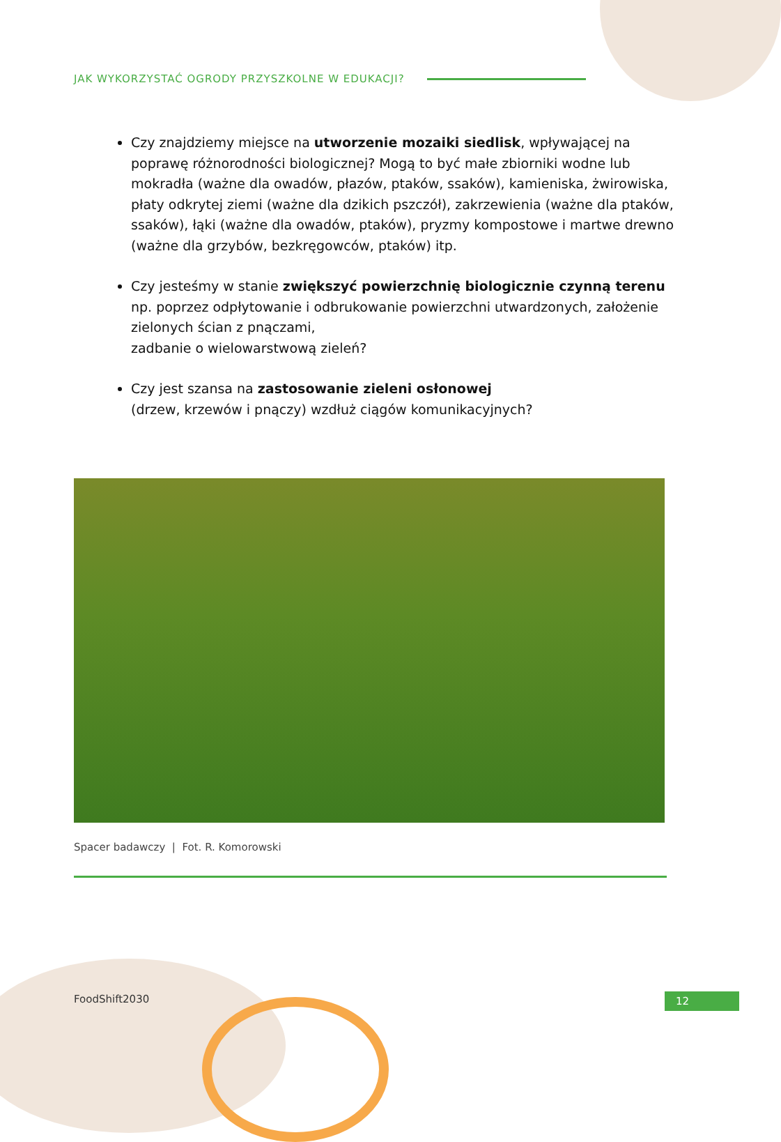JAK WYKORZYSTAĆ OGRODY PRZYSZKOLNE W EDUKACJI?
Czy znajdziemy miejsce na utworzenie mozaiki siedlisk, wpływającej na poprawę różnorodności biologicznej? Mogą to być małe zbiorniki wodne lub mokradła (ważne dla owadów, płazów, ptaków, ssaków), kamieniska, żwirowiska, płaty odkrytej ziemi (ważne dla dzikich pszczół), zakrzewienia (ważne dla ptaków, ssaków), łąki (ważne dla owadów, ptaków), pryzmy kompostowe i martwe drewno (ważne dla grzybów, bezkręgowców, ptaków) itp.
Czy jesteśmy w stanie zwiększyć powierzchnię biologicznie czynną terenu np. poprzez odpłytowanie i odbrukowanie powierzchni utwardzonych, założenie zielonych ścian z pnączami,
zadbanie o wielowarstwową zieleń?
Czy jest szansa na zastosowanie zieleni osłonowej
(drzew, krzewów i pnączy) wzdłuż ciągów komunikacyjnych?
Spacer badawczy | Fot. R. Komorowski
FoodShift2030 12